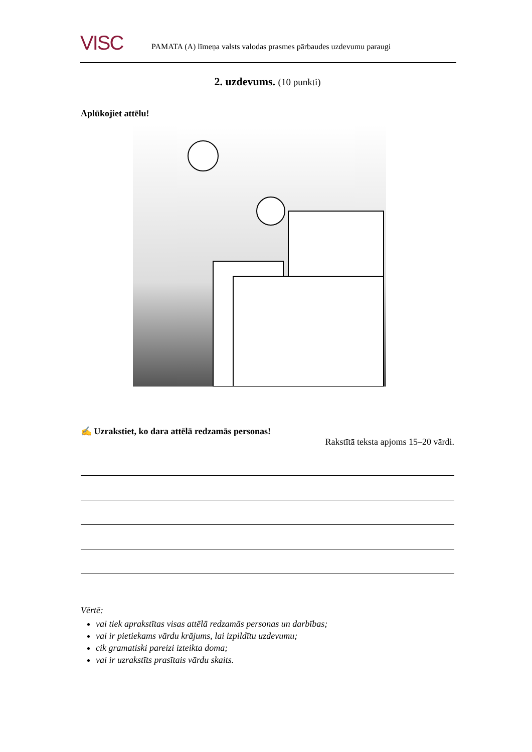VISC
PAMATA (A) līmeņa valsts valodas prasmes pārbaudes uzdevumu paraugi
2. uzdevums. (10 punkti)
Aplūkojiet attēlu!
✍ Uzrakstiet, ko dara attēlā redzamās personas!
Rakstītā teksta apjoms 15–20 vārdi.
Vērtē:
vai tiek aprakstītas visas attēlā redzamās personas un darbības;
vai ir pietiekams vārdu krājums, lai izpildītu uzdevumu;
cik gramatiski pareizi izteikta doma;
vai ir uzrakstīts prasītais vārdu skaits.